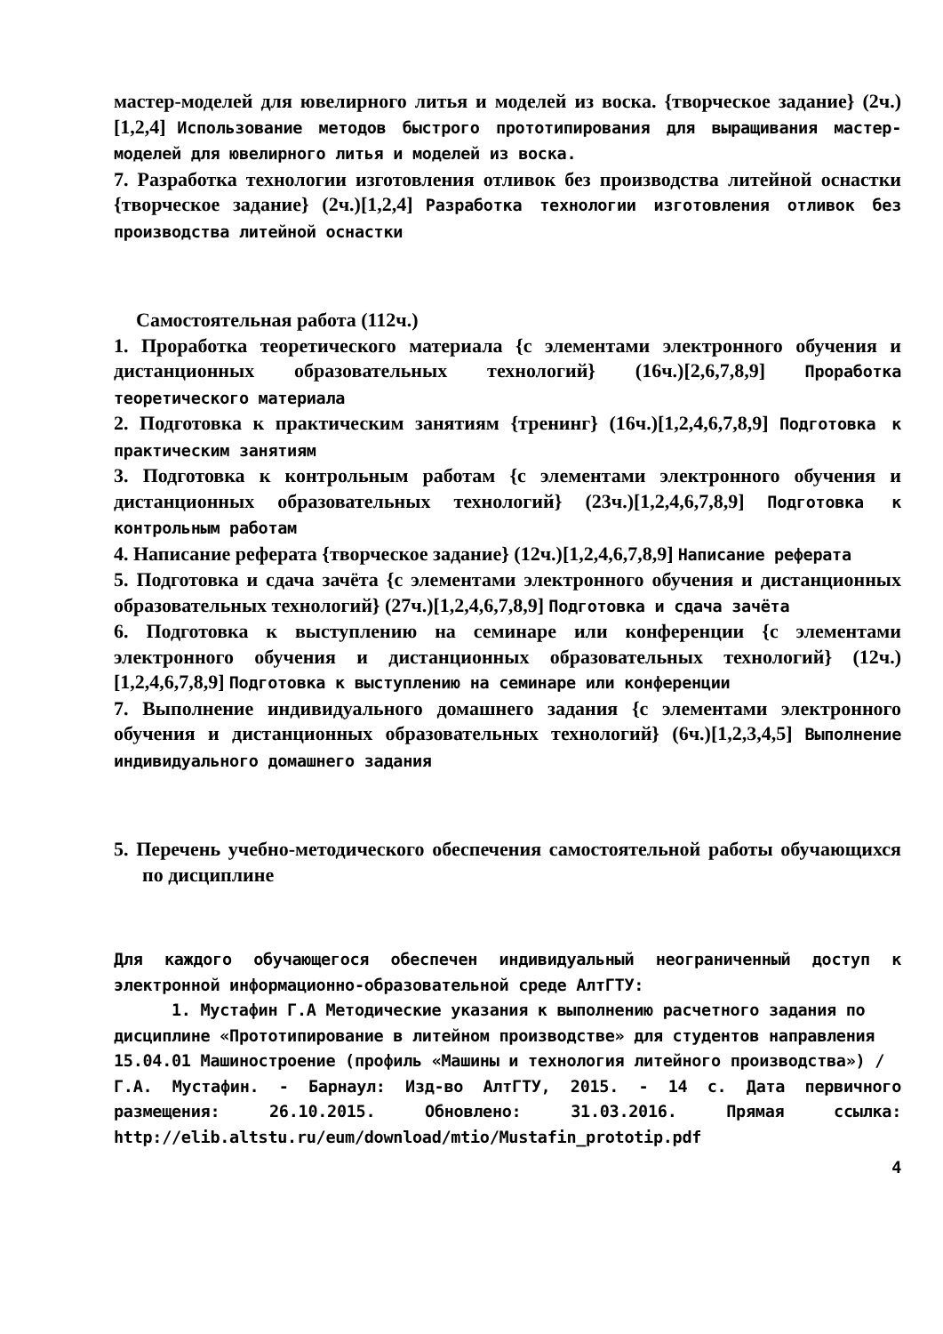мастер-моделей для ювелирного литья и моделей из воска. {творческое задание} (2ч.)[1,2,4] Использование методов быстрого прототипирования для выращивания мастер-моделей для ювелирного литья и моделей из воска.
7. Разработка технологии изготовления отливок без производства литейной оснастки {творческое задание} (2ч.)[1,2,4] Разработка технологии изготовления отливок без производства литейной оснастки
Самостоятельная работа (112ч.)
1. Проработка теоретического материала {с элементами электронного обучения и дистанционных образовательных технологий} (16ч.)[2,6,7,8,9] Проработка теоретического материала
2. Подготовка к практическим занятиям {тренинг} (16ч.)[1,2,4,6,7,8,9] Подготовка к практическим занятиям
3. Подготовка к контрольным работам {с элементами электронного обучения и дистанционных образовательных технологий} (23ч.)[1,2,4,6,7,8,9] Подготовка к контрольным работам
4. Написание реферата {творческое задание} (12ч.)[1,2,4,6,7,8,9] Написание реферата
5. Подготовка и сдача зачёта {с элементами электронного обучения и дистанционных образовательных технологий} (27ч.)[1,2,4,6,7,8,9] Подготовка и сдача зачёта
6. Подготовка к выступлению на семинаре или конференции {с элементами электронного обучения и дистанционных образовательных технологий} (12ч.)[1,2,4,6,7,8,9] Подготовка к выступлению на семинаре или конференции
7. Выполнение индивидуального домашнего задания {с элементами электронного обучения и дистанционных образовательных технологий} (6ч.)[1,2,3,4,5] Выполнение индивидуального домашнего задания
5. Перечень учебно-методического обеспечения самостоятельной работы обучающихся по дисциплине
Для каждого обучающегося обеспечен индивидуальный неограниченный доступ к электронной информационно-образовательной среде АлтГТУ:
1. Мустафин Г.А Методические указания к выполнению расчетного задания по
дисциплине «Прототипирование в литейном производстве» для студентов направления
15.04.01 Машиностроение (профиль «Машины и технология литейного производства») /
Г.А. Мустафин. - Барнаул: Изд-во АлтГТУ, 2015. - 14 с. Дата первичного размещения: 26.10.2015. Обновлено: 31.03.2016. Прямая ссылка: http://elib.altstu.ru/eum/download/mtio/Mustafin_prototip.pdf
4